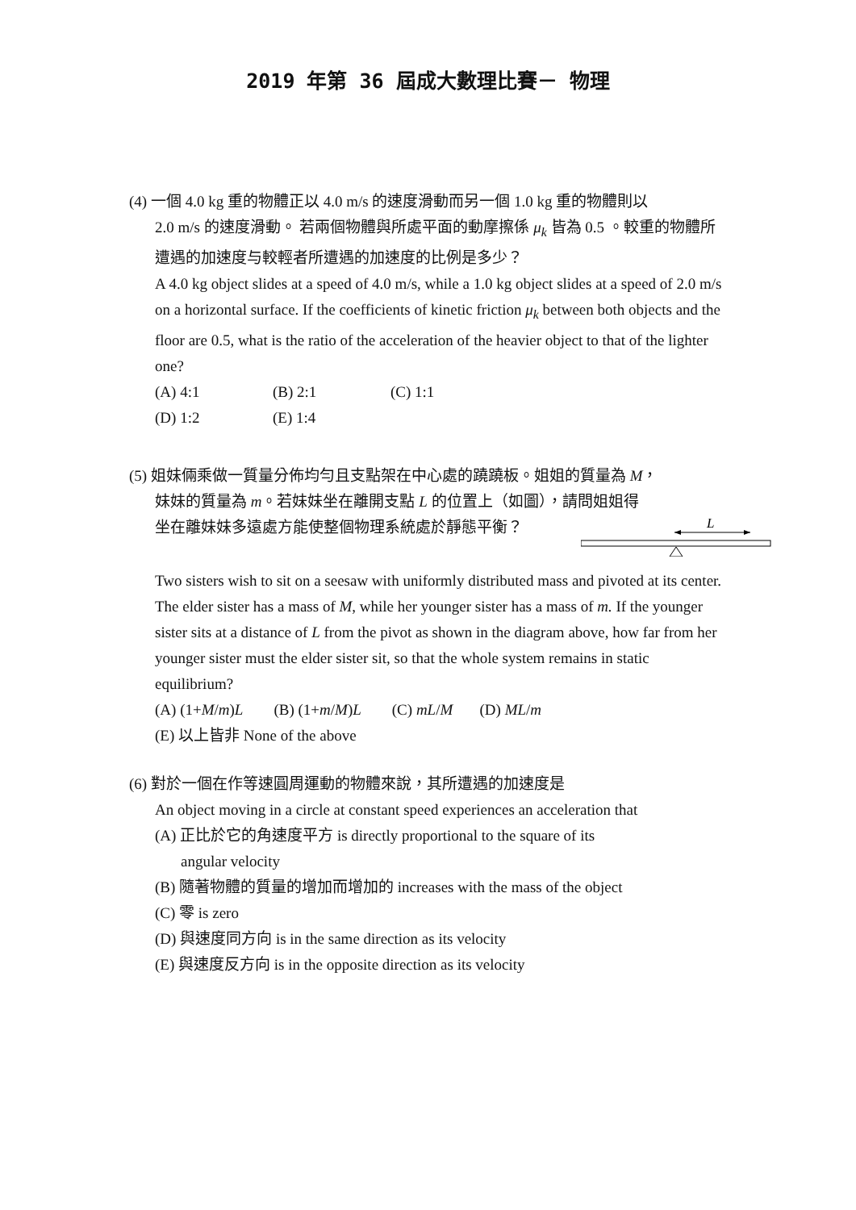2019 年第 36 屆成大數理比賽－ 物理
(4) 一個 4.0 kg 重的物體正以 4.0 m/s 的速度滑動而另一個 1.0 kg 重的物體則以
2.0 m/s 的速度滑動。 若兩個物體與所處平面的動摩擦係 μ<sub>k</sub> 皆為 0.5 。較重的物體所遭遇的加速度与較輕者所遭遇的加速度的比例是多少？
A 4.0 kg object slides at a speed of 4.0 m/s, while a 1.0 kg object slides at a speed of 2.0 m/s on a horizontal surface. If the coefficients of kinetic friction μ<sub>k</sub> between both objects and the floor are 0.5, what is the ratio of the acceleration of the heavier object to that of the lighter one?
(A) 4:1 (B) 2:1 (C) 1:1
(D) 1:2 (E) 1:4
(5) 姐妹倆乘做一質量分佈均勻且支點架在中心處的蹺蹺板。姐姐的質量為 M，
妹妹的質量為 m。若妹妹坐在離開支點 L 的位置上（如圖），請問姐姐得
坐在離妹妹多遠處方能使整個物理系統處於靜態平衡？
L
Two sisters wish to sit on a seesaw with uniformly distributed mass and pivoted at its center. The elder sister has a mass of M, while her younger sister has a mass of m. If the younger sister sits at a distance of L from the pivot as shown in the diagram above, how far from her younger sister must the elder sister sit, so that the whole system remains in static equilibrium?
(A) (1+M/m)L (B) (1+m/M)L (C) mL/M (D) ML/m
(E) 以上皆非 None of the above
(6) 對於一個在作等速圓周運動的物體來說，其所遭遇的加速度是
An object moving in a circle at constant speed experiences an acceleration that
(A) 正比於它的角速度平方 is directly proportional to the square of its
angular velocity
(B) 隨著物體的質量的增加而增加的 increases with the mass of the object
(C) 零 is zero
(D) 與速度同方向 is in the same direction as its velocity
(E) 與速度反方向 is in the opposite direction as its velocity